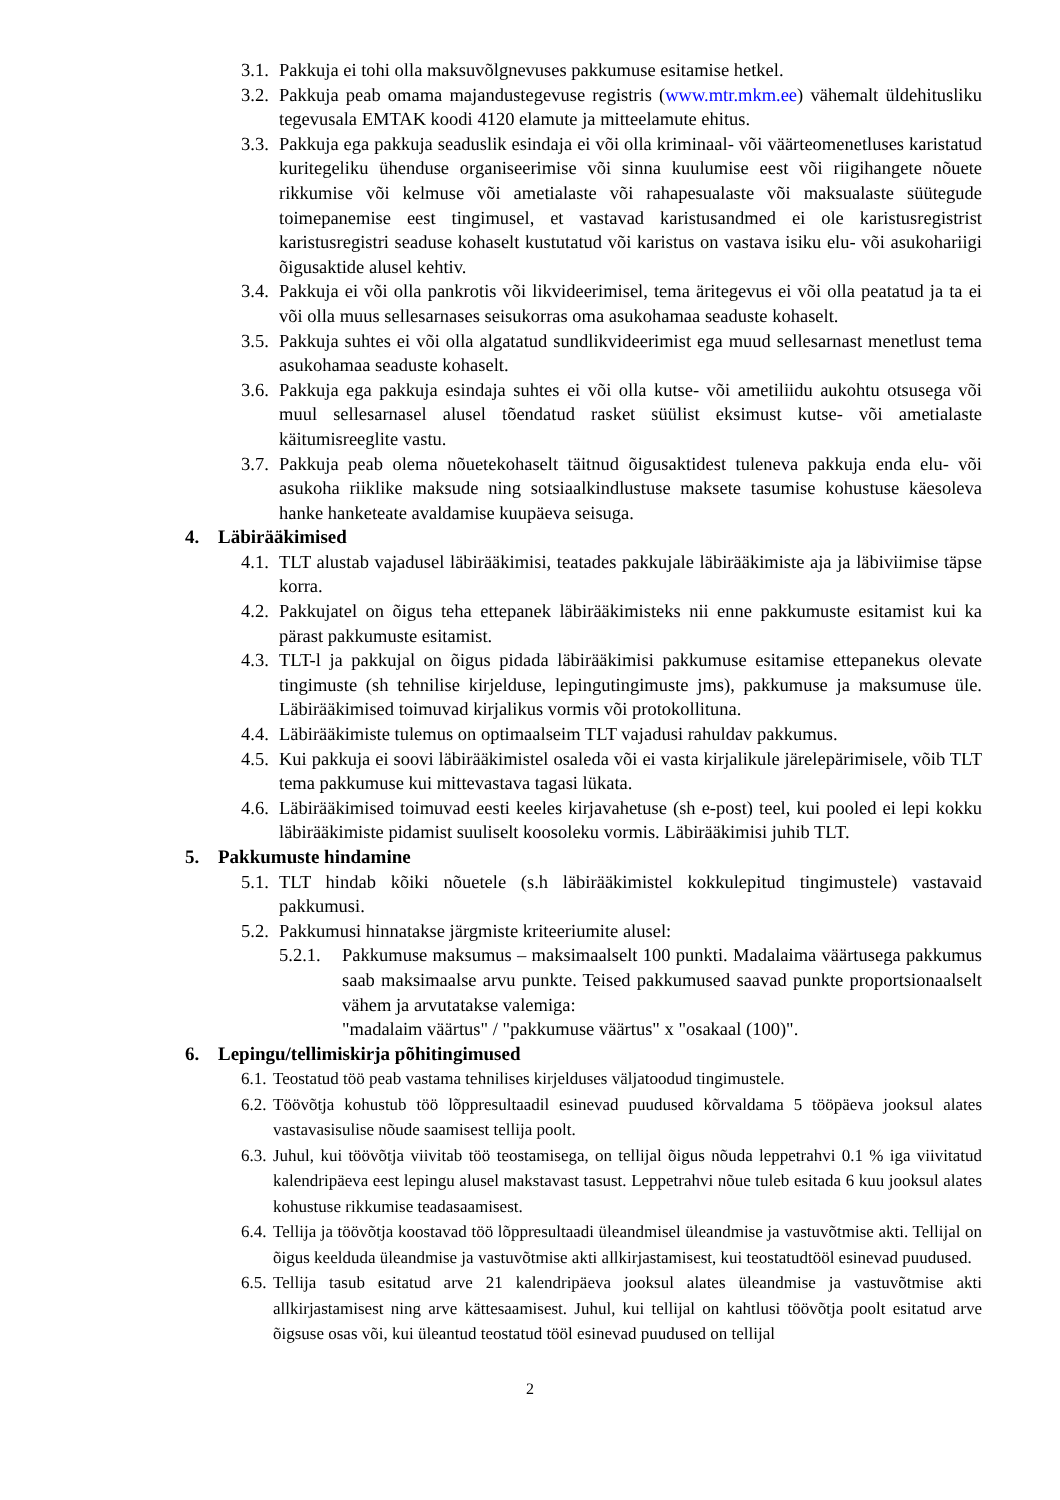3.1. Pakkuja ei tohi olla maksuvõlgnevuses pakkumuse esitamise hetkel.
3.2. Pakkuja peab omama majandustegevuse registris (www.mtr.mkm.ee) vähemalt üldehitusliku tegevusala EMTAK koodi 4120 elamute ja mitteelamute ehitus.
3.3. Pakkuja ega pakkuja seaduslik esindaja ei või olla kriminaal- või väärteomenetluses karistatud kuritegeliku ühenduse organiseerimise või sinna kuulumise eest või riigihangete nõuete rikkumise või kelmuse või ametialaste või rahapesualaste või maksualaste süütegude toimepanemise eest tingimusel, et vastavad karistusandmed ei ole karistusregistrist karistusregistri seaduse kohaselt kustutatud või karistus on vastava isiku elu- või asukohariigi õigusaktide alusel kehtiv.
3.4. Pakkuja ei või olla pankrotis või likvideerimisel, tema äritegevus ei või olla peatatud ja ta ei või olla muus sellesarnases seisukorras oma asukohamaa seaduste kohaselt.
3.5. Pakkuja suhtes ei või olla algatatud sundlikvideerimist ega muud sellesarnast menetlust tema asukohamaa seaduste kohaselt.
3.6. Pakkuja ega pakkuja esindaja suhtes ei või olla kutse- või ametiliidu aukohtu otsusega või muul sellesarnasel alusel tõendatud rasket süülist eksimust kutse- või ametialaste käitumisreeglite vastu.
3.7. Pakkuja peab olema nõuetekohaselt täitnud õigusaktidest tuleneva pakkuja enda elu- või asukoha riiklike maksude ning sotsiaalkindlustuse maksete tasumise kohustuse käesoleva hanke hanketeate avaldamise kuupäeva seisuga.
4. Läbirääkimised
4.1. TLT alustab vajadusel läbirääkimisi, teatades pakkujale läbirääkimiste aja ja läbiviimise täpse korra.
4.2. Pakkujatel on õigus teha ettepanek läbirääkimisteks nii enne pakkumuste esitamist kui ka pärast pakkumuste esitamist.
4.3. TLT-l ja pakkujal on õigus pidada läbirääkimisi pakkumuse esitamise ettepanekus olevate tingimuste (sh tehnilise kirjelduse, lepingutingimuste jms), pakkumuse ja maksumuse üle. Läbirääkimised toimuvad kirjalikus vormis või protokollituna.
4.4. Läbirääkimiste tulemus on optimaalseim TLT vajadusi rahuldav pakkumus.
4.5. Kui pakkuja ei soovi läbirääkimistel osaleda või ei vasta kirjalikule järelepärimisele, võib TLT tema pakkumuse kui mittevastava tagasi lükata.
4.6. Läbirääkimised toimuvad eesti keeles kirjavahetuse (sh e-post) teel, kui pooled ei lepi kokku läbirääkimiste pidamist suuliselt koosoleku vormis. Läbirääkimisi juhib TLT.
5. Pakkumuste hindamine
5.1. TLT hindab kõiki nõuetele (s.h läbirääkimistel kokkulepitud tingimustele) vastavaid pakkumusi.
5.2. Pakkumusi hinnatakse järgmiste kriteeriumite alusel:
5.2.1. Pakkumuse maksumus – maksimaalselt 100 punkti. Madalaima väärtusega pakkumus saab maksimaalse arvu punkte. Teised pakkumused saavad punkte proportsionaalselt vähem ja arvutatakse valemiga:
"madalaim väärtus" / "pakkumuse väärtus" x "osakaal (100)".
6. Lepingu/tellimiskirja põhitingimused
6.1. Teostatud töö peab vastama tehnilises kirjelduses väljatoodud tingimustele.
6.2. Töövõtja kohustub töö lõppresultaadil esinevad puudused kõrvaldama 5 tööpäeva jooksul alates vastavasisulise nõude saamisest tellija poolt.
6.3. Juhul, kui töövõtja viivitab töö teostamisega, on tellijal õigus nõuda leppetrahvi 0.1 % iga viivitatud kalendripäeva eest lepingu alusel makstavast tasust. Leppetrahvi nõue tuleb esitada 6 kuu jooksul alates kohustuse rikkumise teadasaamisest.
6.4. Tellija ja töövõtja koostavad töö lõppresultaadi üleandmisel üleandmise ja vastuvõtmise akti. Tellijal on õigus keelduda üleandmise ja vastuvõtmise akti allkirjastamisest, kui teostatudtööl esinevad puudused.
6.5. Tellija tasub esitatud arve 21 kalendripäeva jooksul alates üleandmise ja vastuvõtmise akti allkirjastamisest ning arve kättesaamisest. Juhul, kui tellijal on kahtlusi töövõtja poolt esitatud arve õigsuse osas või, kui üleantud teostatud tööl esinevad puudused on tellijal
2